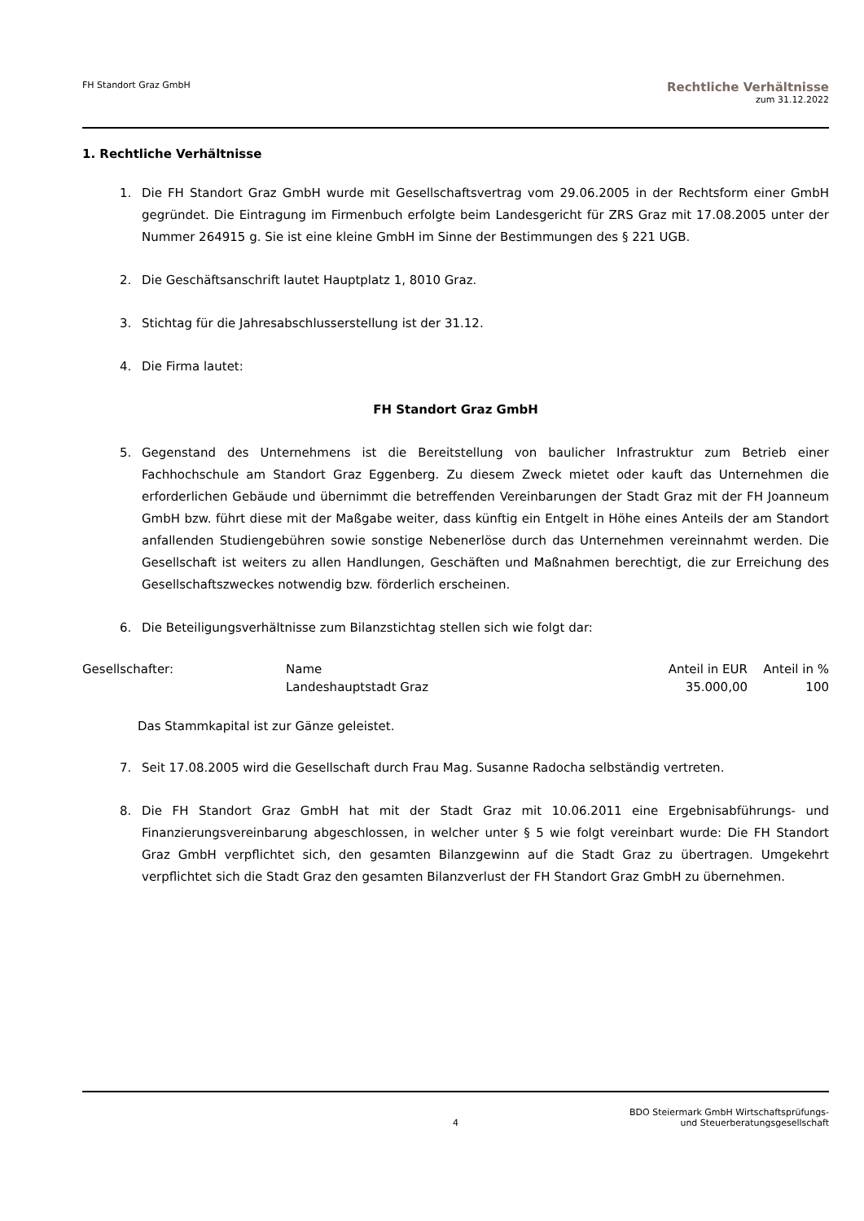FH Standort Graz GmbH
Rechtliche Verhältnisse
zum 31.12.2022
1. Rechtliche Verhältnisse
1. Die FH Standort Graz GmbH wurde mit Gesellschaftsvertrag vom 29.06.2005 in der Rechtsform einer GmbH gegründet. Die Eintragung im Firmenbuch erfolgte beim Landesgericht für ZRS Graz mit 17.08.2005 unter der Nummer 264915 g. Sie ist eine kleine GmbH im Sinne der Bestimmungen des § 221 UGB.
2. Die Geschäftsanschrift lautet Hauptplatz 1, 8010 Graz.
3. Stichtag für die Jahresabschlusserstellung ist der 31.12.
4. Die Firma lautet:
FH Standort Graz GmbH
5. Gegenstand des Unternehmens ist die Bereitstellung von baulicher Infrastruktur zum Betrieb einer Fachhochschule am Standort Graz Eggenberg. Zu diesem Zweck mietet oder kauft das Unternehmen die erforderlichen Gebäude und übernimmt die betreffenden Vereinbarungen der Stadt Graz mit der FH Joanneum GmbH bzw. führt diese mit der Maßgabe weiter, dass künftig ein Entgelt in Höhe eines Anteils der am Standort anfallenden Studiengebühren sowie sonstige Nebenerlöse durch das Unternehmen vereinnahmt werden. Die Gesellschaft ist weiters zu allen Handlungen, Geschäften und Maßnahmen berechtigt, die zur Erreichung des Gesellschaftszweckes notwendig bzw. förderlich erscheinen.
6. Die Beteiligungsverhältnisse zum Bilanzstichtag stellen sich wie folgt dar:
| Gesellschafter: | Name | Anteil in EUR | Anteil in % |
| | Landeshauptstadt Graz | 35.000,00 | 100 |
Das Stammkapital ist zur Gänze geleistet.
7. Seit 17.08.2005 wird die Gesellschaft durch Frau Mag. Susanne Radocha selbständig vertreten.
8. Die FH Standort Graz GmbH hat mit der Stadt Graz mit 10.06.2011 eine Ergebnisabführungs- und Finanzierungsvereinbarung abgeschlossen, in welcher unter § 5 wie folgt vereinbart wurde: Die FH Standort Graz GmbH verpflichtet sich, den gesamten Bilanzgewinn auf die Stadt Graz zu übertragen. Umgekehrt verpflichtet sich die Stadt Graz den gesamten Bilanzverlust der FH Standort Graz GmbH zu übernehmen.
4 BDO Steiermark GmbH Wirtschaftsprüfungs-
und Steuerberatungsgesellschaft